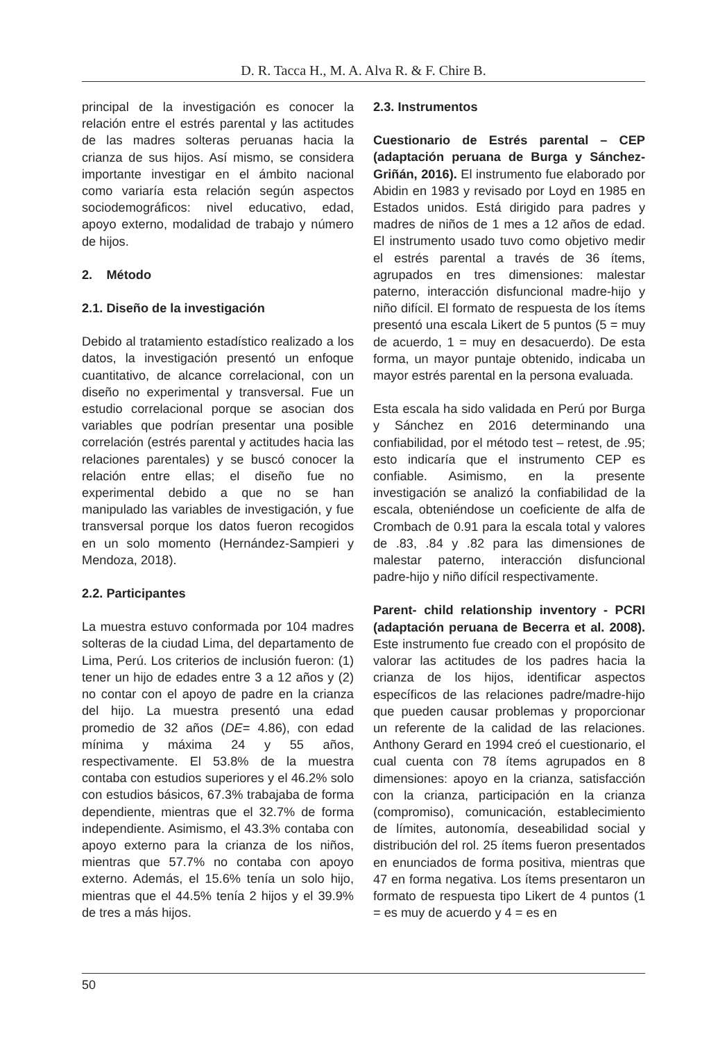D. R. Tacca H., M. A. Alva R. & F. Chire B.
principal de la investigación es conocer la relación entre el estrés parental y las actitudes de las madres solteras peruanas hacia la crianza de sus hijos. Así mismo, se considera importante investigar en el ámbito nacional como variaría esta relación según aspectos sociodemográficos: nivel educativo, edad, apoyo externo, modalidad de trabajo y número de hijos.
2. Método
2.1. Diseño de la investigación
Debido al tratamiento estadístico realizado a los datos, la investigación presentó un enfoque cuantitativo, de alcance correlacional, con un diseño no experimental y transversal. Fue un estudio correlacional porque se asocian dos variables que podrían presentar una posible correlación (estrés parental y actitudes hacia las relaciones parentales) y se buscó conocer la relación entre ellas; el diseño fue no experimental debido a que no se han manipulado las variables de investigación, y fue transversal porque los datos fueron recogidos en un solo momento (Hernández-Sampieri y Mendoza, 2018).
2.2. Participantes
La muestra estuvo conformada por 104 madres solteras de la ciudad Lima, del departamento de Lima, Perú. Los criterios de inclusión fueron: (1) tener un hijo de edades entre 3 a 12 años y (2) no contar con el apoyo de padre en la crianza del hijo. La muestra presentó una edad promedio de 32 años (DE= 4.86), con edad mínima y máxima 24 y 55 años, respectivamente. El 53.8% de la muestra contaba con estudios superiores y el 46.2% solo con estudios básicos, 67.3% trabajaba de forma dependiente, mientras que el 32.7% de forma independiente. Asimismo, el 43.3% contaba con apoyo externo para la crianza de los niños, mientras que 57.7% no contaba con apoyo externo. Además, el 15.6% tenía un solo hijo, mientras que el 44.5% tenía 2 hijos y el 39.9% de tres a más hijos.
2.3. Instrumentos
Cuestionario de Estrés parental – CEP (adaptación peruana de Burga y Sánchez-Griñán, 2016). El instrumento fue elaborado por Abidin en 1983 y revisado por Loyd en 1985 en Estados unidos. Está dirigido para padres y madres de niños de 1 mes a 12 años de edad. El instrumento usado tuvo como objetivo medir el estrés parental a través de 36 ítems, agrupados en tres dimensiones: malestar paterno, interacción disfuncional madre-hijo y niño difícil. El formato de respuesta de los ítems presentó una escala Likert de 5 puntos (5 = muy de acuerdo, 1 = muy en desacuerdo). De esta forma, un mayor puntaje obtenido, indicaba un mayor estrés parental en la persona evaluada.
Esta escala ha sido validada en Perú por Burga y Sánchez en 2016 determinando una confiabilidad, por el método test – retest, de .95; esto indicaría que el instrumento CEP es confiable. Asimismo, en la presente investigación se analizó la confiabilidad de la escala, obteniéndose un coeficiente de alfa de Crombach de 0.91 para la escala total y valores de .83, .84 y .82 para las dimensiones de malestar paterno, interacción disfuncional padre-hijo y niño difícil respectivamente.
Parent- child relationship inventory - PCRI (adaptación peruana de Becerra et al. 2008). Este instrumento fue creado con el propósito de valorar las actitudes de los padres hacia la crianza de los hijos, identificar aspectos específicos de las relaciones padre/madre-hijo que pueden causar problemas y proporcionar un referente de la calidad de las relaciones. Anthony Gerard en 1994 creó el cuestionario, el cual cuenta con 78 ítems agrupados en 8 dimensiones: apoyo en la crianza, satisfacción con la crianza, participación en la crianza (compromiso), comunicación, establecimiento de límites, autonomía, deseabilidad social y distribución del rol. 25 ítems fueron presentados en enunciados de forma positiva, mientras que 47 en forma negativa. Los ítems presentaron un formato de respuesta tipo Likert de 4 puntos (1 = es muy de acuerdo y 4 = es en
50